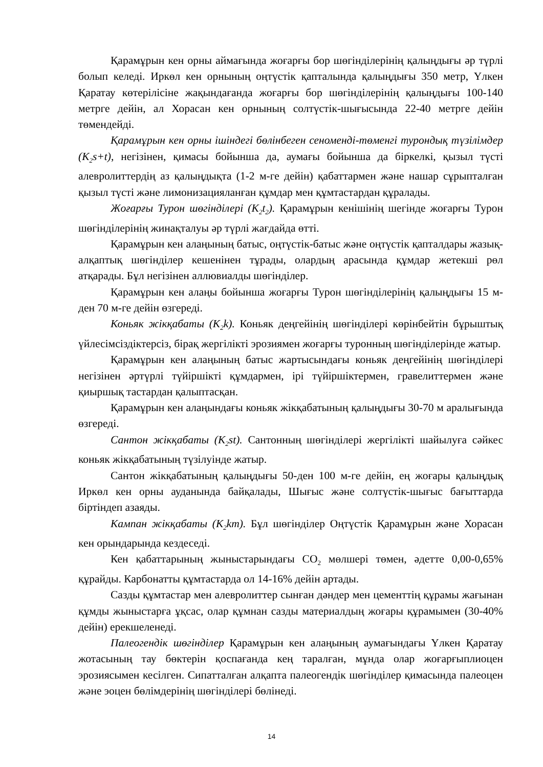Қарамұрын кен орны аймағында жоғарғы бор шөгінділерінің қалыңдығы әр түрлі болып келеді. Иркөл кен орнының оңтүстік қапталында қалыңдығы 350 метр, Үлкен Қаратау көтерілісіне жақындағанда жоғарғы бор шөгінділерінің қалыңдығы 100-140 метрге дейін, ал Хорасан кен орнының солтүстік-шығысында 22-40 метрге дейін төмендейді.
Қарамұрын кен орны ішіндегі бөлінбеген сеномендi-төменгі турондық түзілімдер (К<sub>2</sub>s+t), негізінен, қимасы бойынша да, аумағы бойынша да біркелкі, қызыл түсті алевролиттердің аз қалыңдықта (1-2 м-ге дейін) қабаттармен және нашар сұрыпталған қызыл түсті және лимонизацияланған құмдар мен құмтастардан құралады.
Жоғарғы Турон шөгінділері (K<sub>2</sub>t<sub>2</sub>). Қарамұрын кенішінің шегінде жоғарғы Турон шөгінділерінің жинақталуы әр түрлі жағдайда өтті.
Қарамұрын кен алаңының батыс, оңтүстік-батыс және оңтүстік қапталдары жазық-алқаптық шөгінділер кешенінен тұрады, олардың арасында құмдар жетекші рөл атқарады. Бұл негізінен аллювиалды шөгінділер.
Қарамұрын кен алаңы бойынша жоғарғы Турон шөгінділерінің қалыңдығы 15 м-ден 70 м-ге дейін өзгереді.
Коньяк жікқабаты (K<sub>2</sub>k). Коньяк деңгейінің шөгінділері көрінбейтін бұрыштық үйлесімсіздіктерсіз, бірақ жергілікті эрозиямен жоғарғы туронның шөгінділерінде жатыр.
Қарамұрын кен алаңының батыс жартысындағы коньяк деңгейінің шөгінділері негізінен әртүрлі түйіршікті құмдармен, ірі түйіршіктермен, гравелиттермен және қиыршық тастардан қалыптасқан.
Қарамұрын кен алаңындағы коньяк жікқабатының қалыңдығы 30-70 м аралығында өзгереді.
Сантон жікқабаты (K<sub>2</sub>st). Сантонның шөгінділері жергілікті шайылуға сәйкес коньяк жікқабатының түзілуінде жатыр.
Сантон жікқабатының қалыңдығы 50-ден 100 м-ге дейін, ең жоғары қалыңдық Иркөл кен орны ауданында байқалады, Шығыс және солтүстік-шығыс бағыттарда біртіндеп азаяды.
Кампан жікқабаты (K<sub>2</sub>km). Бұл шөгінділер Оңтүстік Қарамұрын және Хорасан кен орындарында кездеседі.
Кен қабаттарының жыныстарындағы CO<sub>2</sub> мөлшері төмен, әдетте 0,00-0,65% құрайды. Карбонатты құмтастарда ол 14-16% дейін артады.
Сазды құмтастар мен алевролиттер сынған дәндер мен цементтің құрамы жағынан құмды жыныстарға ұқсас, олар құмнан сазды материалдың жоғары құрамымен (30-40% дейін) ерекшеленеді.
Палеогендік шөгінділер Қарамұрын кен алаңының аумағындағы Үлкен Қаратау жотасының тау бөктерін қоспағанда кең таралған, мұнда олар жоғарғыплиоцен эрозиясымен кесілген. Сипатталған алқапта палеогендік шөгінділер қимасында палеоцен және эоцен бөлімдерінің шөгінділері бөлінеді.
14